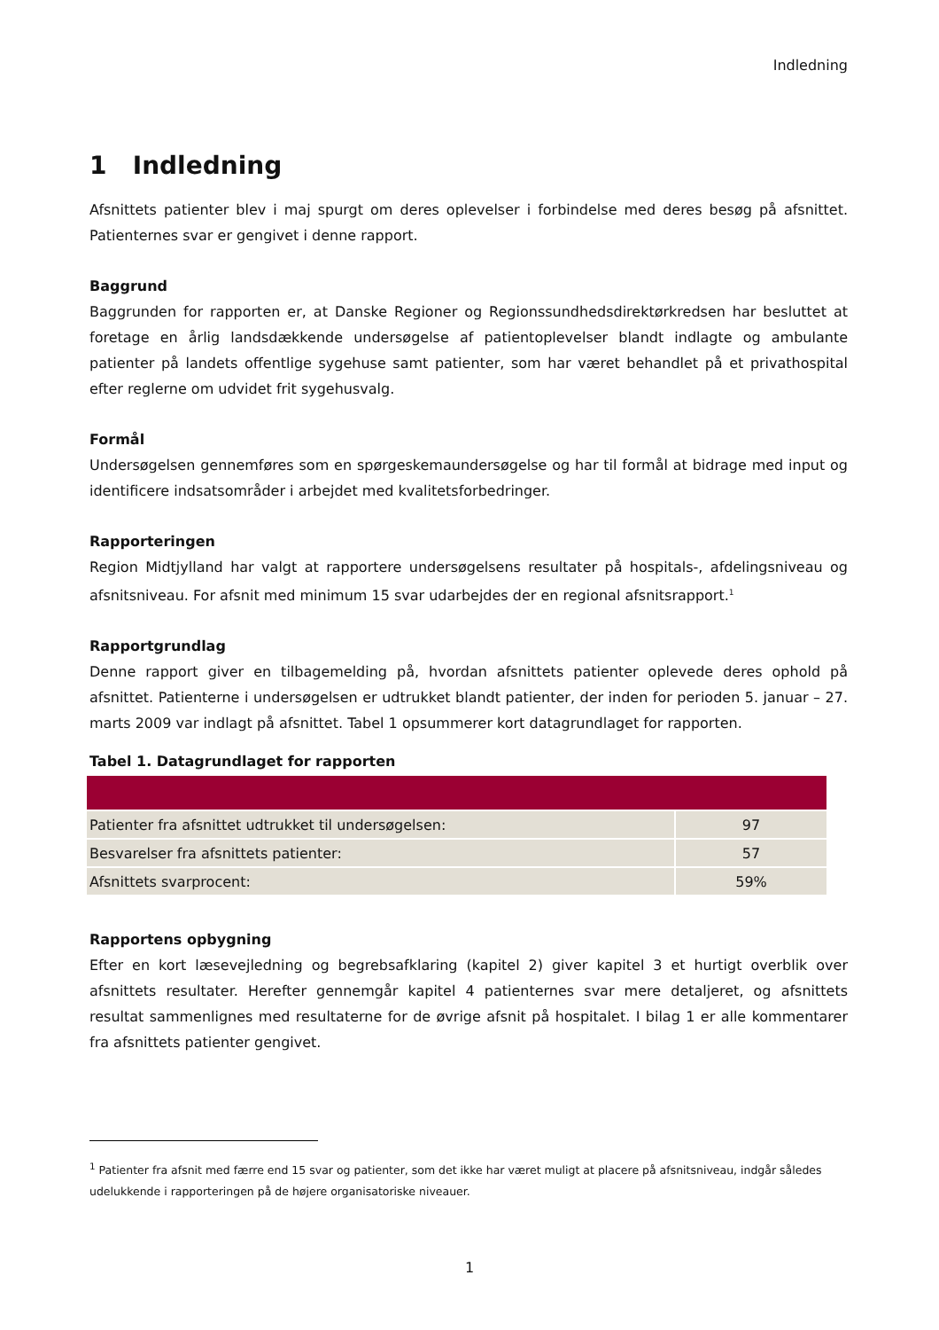Indledning
1 Indledning
Afsnittets patienter blev i maj spurgt om deres oplevelser i forbindelse med deres besøg på afsnittet. Patienternes svar er gengivet i denne rapport.
Baggrund
Baggrunden for rapporten er, at Danske Regioner og Regionssundhedsdirektørkredsen har besluttet at foretage en årlig landsdækkende undersøgelse af patientoplevelser blandt indlagte og ambulante patienter på landets offentlige sygehuse samt patienter, som har været behandlet på et privathospital efter reglerne om udvidet frit sygehusvalg.
Formål
Undersøgelsen gennemføres som en spørgeskemaundersøgelse og har til formål at bidrage med input og identificere indsatsområder i arbejdet med kvalitetsforbedringer.
Rapporteringen
Region Midtjylland har valgt at rapportere undersøgelsens resultater på hospitals-, afdelingsniveau og afsnitsniveau. For afsnit med minimum 15 svar udarbejdes der en regional afsnitsrapport.<sup>1</sup>
Rapportgrundlag
Denne rapport giver en tilbagemelding på, hvordan afsnittets patienter oplevede deres ophold på afsnittet. Patienterne i undersøgelsen er udtrukket blandt patienter, der inden for perioden 5. januar – 27. marts 2009 var indlagt på afsnittet. Tabel 1 opsummerer kort datagrundlaget for rapporten.
Tabel 1. Datagrundlaget for rapporten
| Patienter fra afsnittet udtrukket til undersøgelsen: | 97 |
| Besvarelser fra afsnittets patienter: | 57 |
| Afsnittets svarprocent: | 59% |
Rapportens opbygning
Efter en kort læsevejledning og begrebsafklaring (kapitel 2) giver kapitel 3 et hurtigt overblik over afsnittets resultater. Herefter gennemgår kapitel 4 patienternes svar mere detaljeret, og afsnittets resultat sammenlignes med resultaterne for de øvrige afsnit på hospitalet. I bilag 1 er alle kommentarer fra afsnittets patienter gengivet.
<sup>1</sup> Patienter fra afsnit med færre end 15 svar og patienter, som det ikke har været muligt at placere på afsnitsniveau, indgår således udelukkende i rapporteringen på de højere organisatoriske niveauer.
1